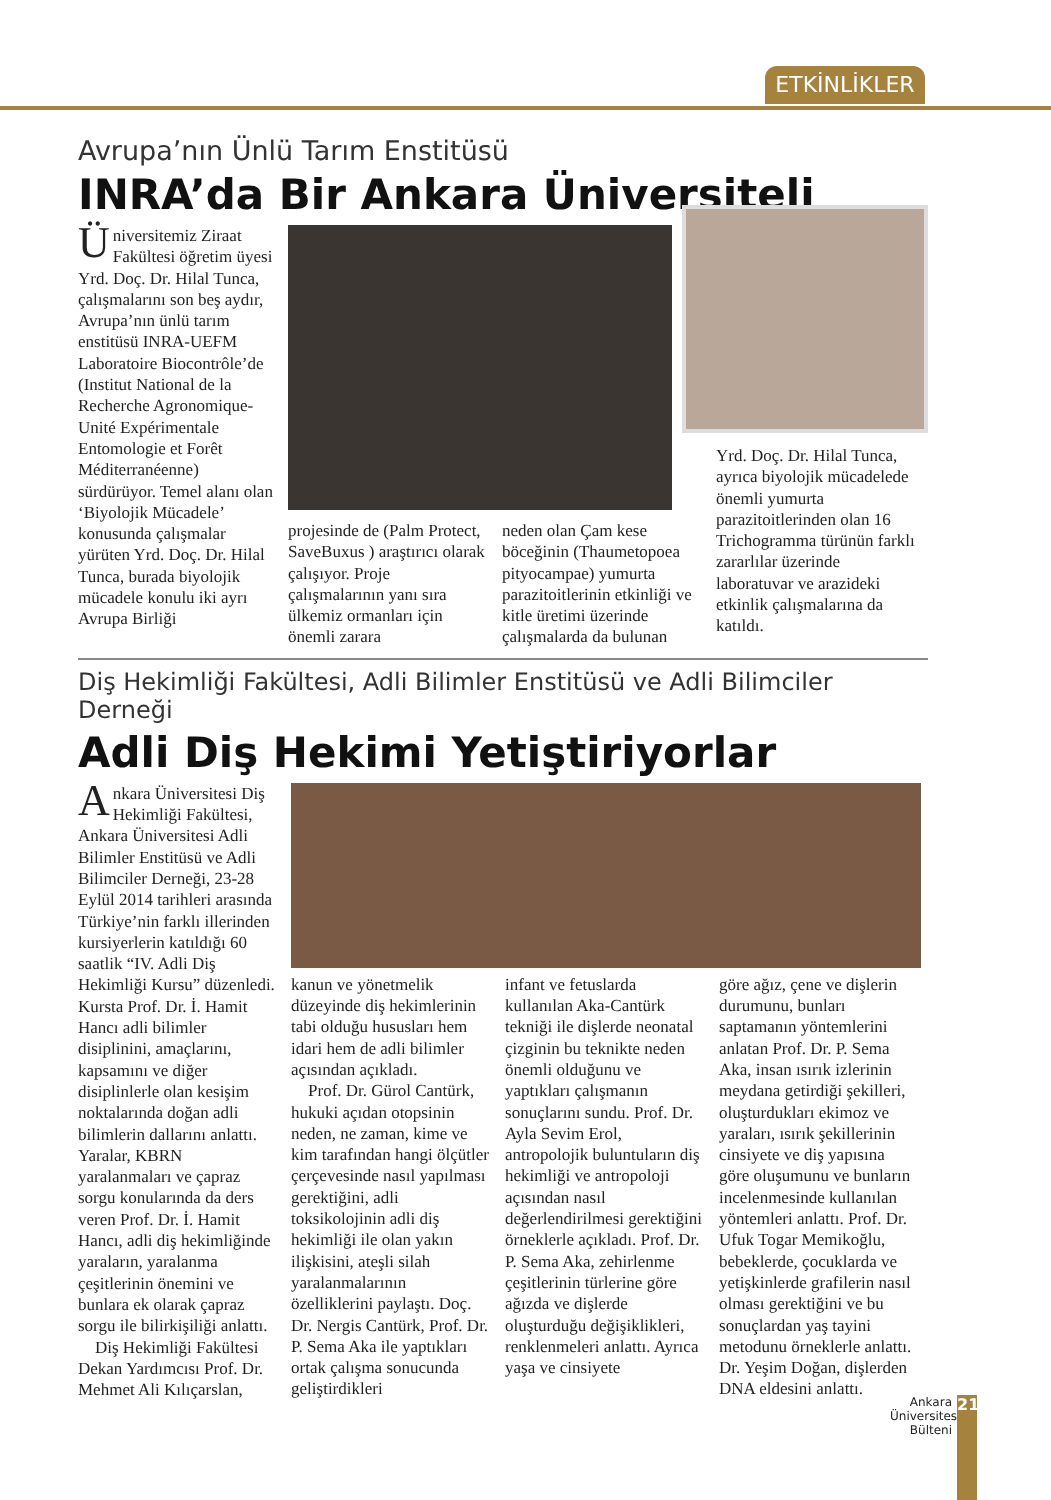ETKİNLİKLER
Avrupa’nın Ünlü Tarım Enstitüsü
INRA’da Bir Ankara Üniversiteli
Üniversitemiz Ziraat Fakültesi öğretim üyesi Yrd. Doç. Dr. Hilal Tunca, çalışmalarını son beş aydır, Avrupa’nın ünlü tarım enstitüsü INRA-UEFM Laboratoire Biocontrôle’de (Institut National de la Recherche Agronomique-Unité Expérimentale Entomologie et Forêt Méditerranéenne) sürdürüyor. Temel alanı olan ‘Biyolojik Mücadele’ konusunda çalışmalar yürüten Yrd. Doç. Dr. Hilal Tunca, burada biyolojik mücadele konulu iki ayrı Avrupa Birliği
projesinde de (Palm Protect, SaveBuxus ) araştırıcı olarak çalışıyor. Proje çalışmalarının yanı sıra ülkemiz ormanları için önemli zarara
neden olan Çam kese böceğinin (Thaumetopoea pityocampae) yumurta parazitoitlerinin etkinliği ve kitle üretimi üzerinde çalışmalarda da bulunan
Yrd. Doç. Dr. Hilal Tunca, ayrıca biyolojik mücadelede önemli yumurta parazitoitlerinden olan 16 Trichogramma türünün farklı zararlılar üzerinde laboratuvar ve arazideki etkinlik çalışmalarına da katıldı.
Diş Hekimliği Fakültesi, Adli Bilimler Enstitüsü ve Adli Bilimciler Derneği
Adli Diş Hekimi Yetiştiriyorlar
Ankara Üniversitesi Diş Hekimliği Fakültesi, Ankara Üniversitesi Adli Bilimler Enstitüsü ve Adli Bilimciler Derneği, 23-28 Eylül 2014 tarihleri arasında Türkiye’nin farklı illerinden kursiyerlerin katıldığı 60 saatlik “IV. Adli Diş Hekimliği Kursu” düzenledi. Kursta Prof. Dr. İ. Hamit Hancı adli bilimler disiplinini, amaçlarını, kapsamını ve diğer disiplinlerle olan kesişim noktalarında doğan adli bilimlerin dallarını anlattı. Yaralar, KBRN yaralanmaları ve çapraz sorgu konularında da ders veren Prof. Dr. İ. Hamit Hancı, adli diş hekimliğinde yaraların, yaralanma çeşitlerinin önemini ve bunlara ek olarak çapraz sorgu ile bilirkişiliği anlattı.
Diş Hekimliği Fakültesi Dekan Yardımcısı Prof. Dr. Mehmet Ali Kılıçarslan,
kanun ve yönetmelik düzeyinde diş hekimlerinin tabi olduğu hususları hem idari hem de adli bilimler açısından açıkladı.
Prof. Dr. Gürol Cantürk, hukuki açıdan otopsinin neden, ne zaman, kime ve kim tarafından hangi ölçütler çerçevesinde nasıl yapılması gerektiğini, adli toksikolojinin adli diş hekimliği ile olan yakın ilişkisini, ateşli silah yaralanmalarının özelliklerini paylaştı. Doç. Dr. Nergis Cantürk, Prof. Dr. P. Sema Aka ile yaptıkları ortak çalışma sonucunda geliştirdikleri
infant ve fetuslarda kullanılan Aka-Cantürk tekniği ile dişlerde neonatal çizginin bu teknikte neden önemli olduğunu ve yaptıkları çalışmanın sonuçlarını sundu. Prof. Dr. Ayla Sevim Erol, antropolojik buluntuların diş hekimliği ve antropoloji açısından nasıl değerlendirilmesi gerektiğini örneklerle açıkladı. Prof. Dr. P. Sema Aka, zehirlenme çeşitlerinin türlerine göre ağızda ve dişlerde oluşturduğu değişiklikleri, renklenmeleri anlattı. Ayrıca yaşa ve cinsiyete
göre ağız, çene ve dişlerin durumunu, bunları saptamanın yöntemlerini anlatan Prof. Dr. P. Sema Aka, insan ısırık izlerinin meydana getirdiği şekilleri, oluşturdukları ekimoz ve yaraları, ısırık şekillerinin cinsiyete ve diş yapısına göre oluşumunu ve bunların incelenmesinde kullanılan yöntemleri anlattı. Prof. Dr. Ufuk Togar Memikoğlu, bebeklerde, çocuklarda ve yetişkinlerde grafilerin nasıl olması gerektiğini ve bu sonuçlardan yaş tayini metodunu örneklerle anlattı. Dr. Yeşim Doğan, dişlerden DNA eldesini anlattı.
Ankara Üniversitesi Bülteni
21